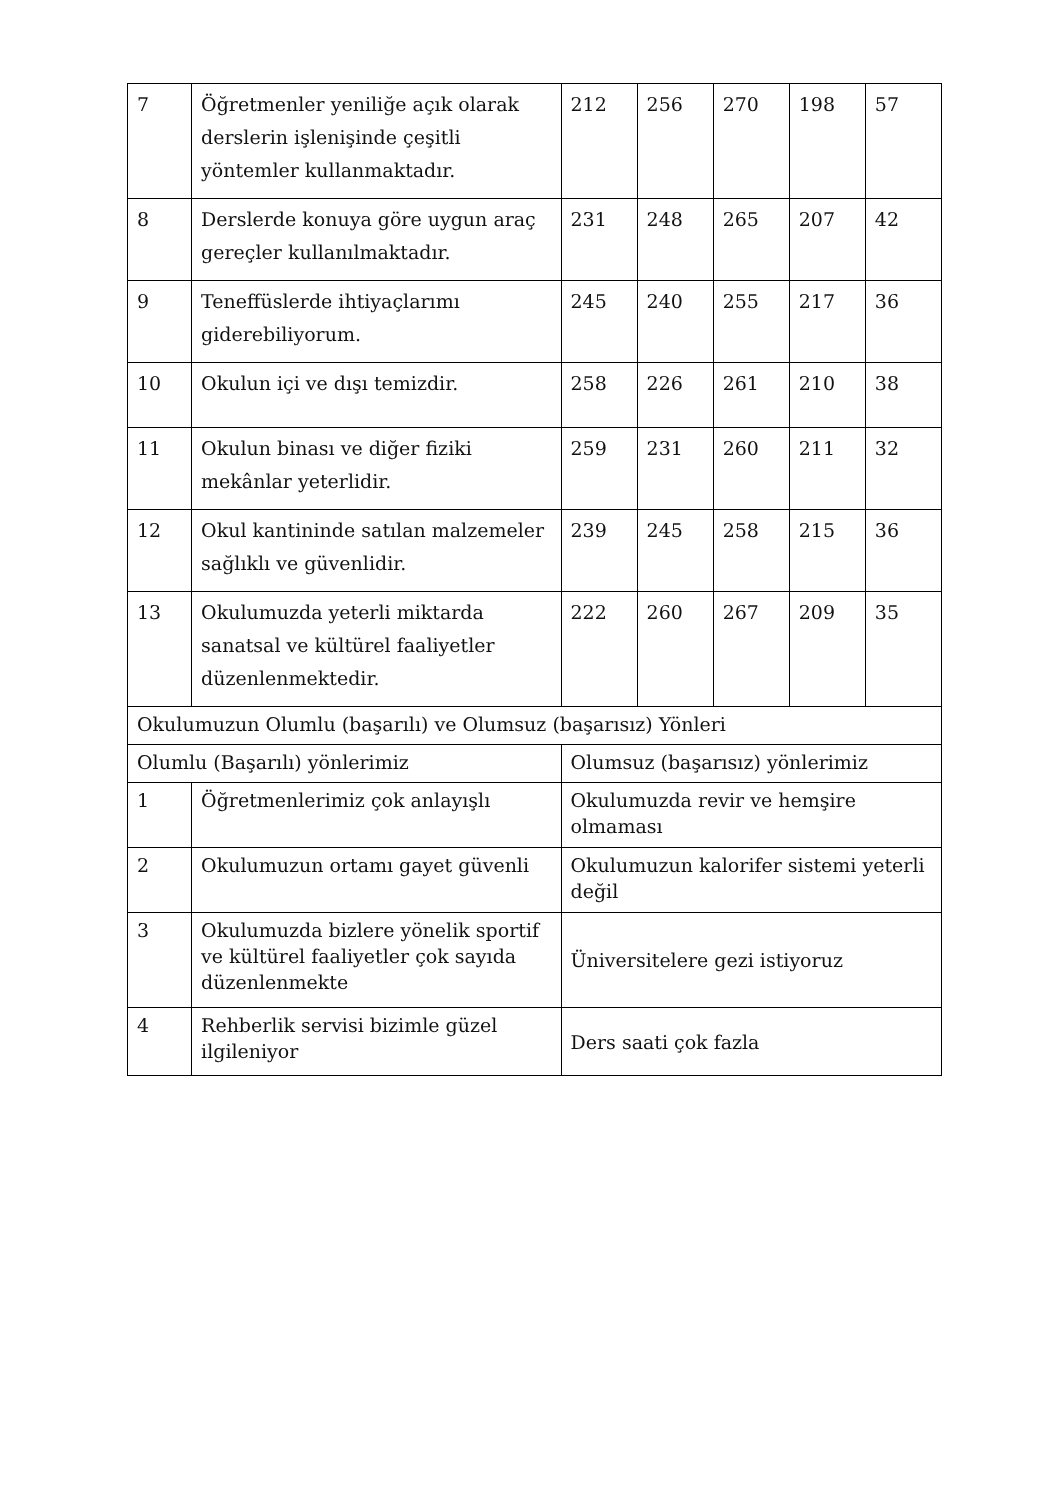| 7 | Öğretmenler yeniliğe açık olarak derslerin işlenişinde çeşitli yöntemler kullanmaktadır. | 212 | 256 | 270 | 198 | 57 |
| 8 | Derslerde konuya göre uygun araç gereçler kullanılmaktadır. | 231 | 248 | 265 | 207 | 42 |
| 9 | Teneffüslerde ihtiyaçlarımı giderebiliyorum. | 245 | 240 | 255 | 217 | 36 |
| 10 | Okulun içi ve dışı temizdir. | 258 | 226 | 261 | 210 | 38 |
| 11 | Okulun binası ve diğer fiziki mekânlar yeterlidir. | 259 | 231 | 260 | 211 | 32 |
| 12 | Okul kantininde satılan malzemeler sağlıklı ve güvenlidir. | 239 | 245 | 258 | 215 | 36 |
| 13 | Okulumuzda yeterli miktarda sanatsal ve kültürel faaliyetler düzenlenmektedir. | 222 | 260 | 267 | 209 | 35 |
| Okulumuzun Olumlu (başarılı) ve Olumsuz (başarısız) Yönleri | | | | | | |
| Olumlu (Başarılı) yönlerimiz | | Olumsuz (başarısız) yönlerimiz | | | | |
| 1 | Öğretmenlerimiz çok anlayışlı | Okulumuzda revir ve hemşire olmaması | | | | |
| 2 | Okulumuzun ortamı gayet güvenli | Okulumuzun kalorifer sistemi yeterli değil | | | | |
| 3 | Okulumuzda bizlere yönelik sportif ve kültürel faaliyetler çok sayıda düzenlenmekte | Üniversitelere gezi istiyoruz | | | | |
| 4 | Rehberlik servisi bizimle güzel ilgileniyor | Ders saati çok fazla | | | | |